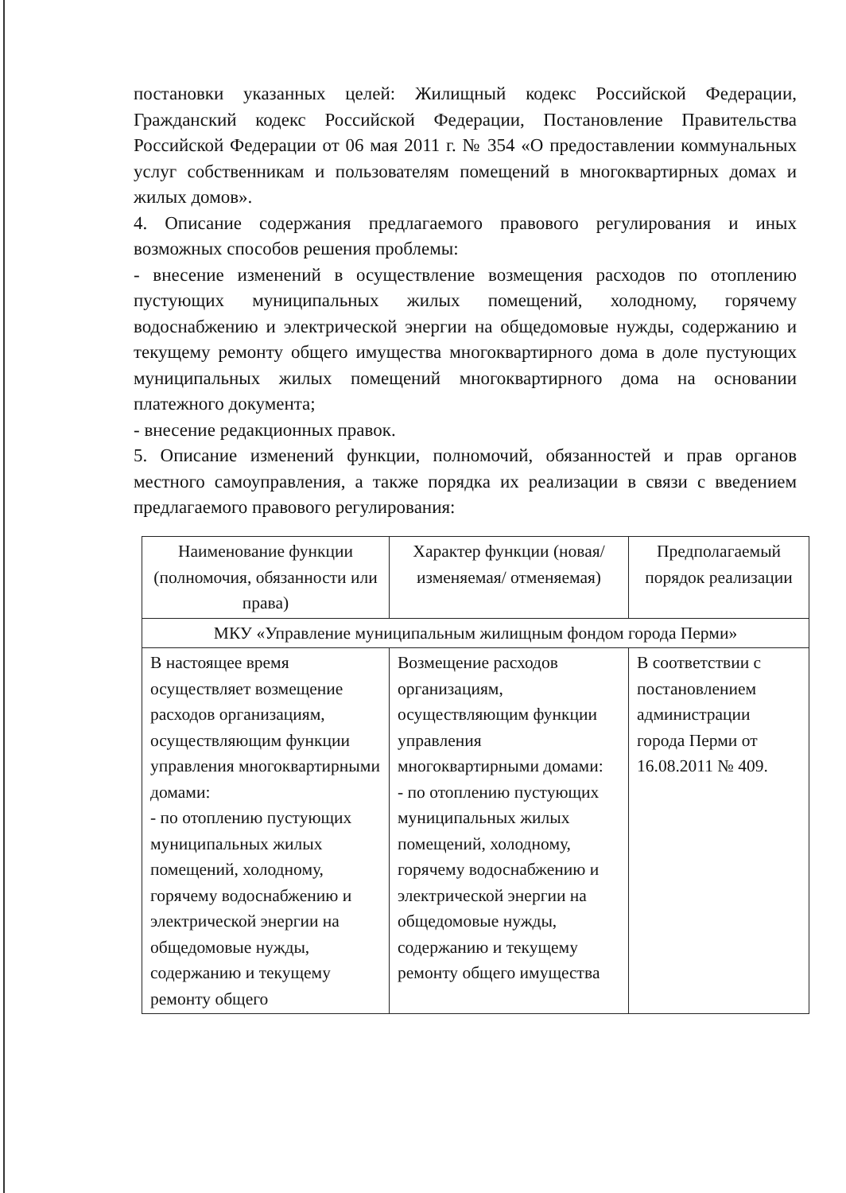постановки указанных целей: Жилищный кодекс Российской Федерации, Гражданский кодекс Российской Федерации, Постановление Правительства Российской Федерации от 06 мая 2011 г. № 354 «О предоставлении коммунальных услуг собственникам и пользователям помещений в многоквартирных домах и жилых домов».
4. Описание содержания предлагаемого правового регулирования и иных возможных способов решения проблемы:
- внесение изменений в осуществление возмещения расходов по отоплению пустующих муниципальных жилых помещений, холодному, горячему водоснабжению и электрической энергии на общедомовые нужды, содержанию и текущему ремонту общего имущества многоквартирного дома в доле пустующих муниципальных жилых помещений многоквартирного дома на основании платежного документа;
- внесение редакционных правок.
5. Описание изменений функции, полномочий, обязанностей и прав органов местного самоуправления, а также порядка их реализации в связи с введением предлагаемого правового регулирования:
| Наименование функции (полномочия, обязанности или права) | Характер функции (новая/ изменяемая/ отменяемая) | Предполагаемый порядок реализации |
| --- | --- | --- |
| МКУ «Управление муниципальным жилищным фондом города Перми» | | |
| В настоящее время осуществляет возмещение расходов организациям, осуществляющим функции управления многоквартирными домами: - по отоплению пустующих муниципальных жилых помещений, холодному, горячему водоснабжению и электрической энергии на общедомовые нужды, содержанию и текущему ремонту общего | Возмещение расходов организациям, осуществляющим функции управления многоквартирными домами: - по отоплению пустующих муниципальных жилых помещений, холодному, горячему водоснабжению и электрической энергии на общедомовые нужды, содержанию и текущему ремонту общего имущества | В соответствии с постановлением администрации города Перми от 16.08.2011 № 409. |